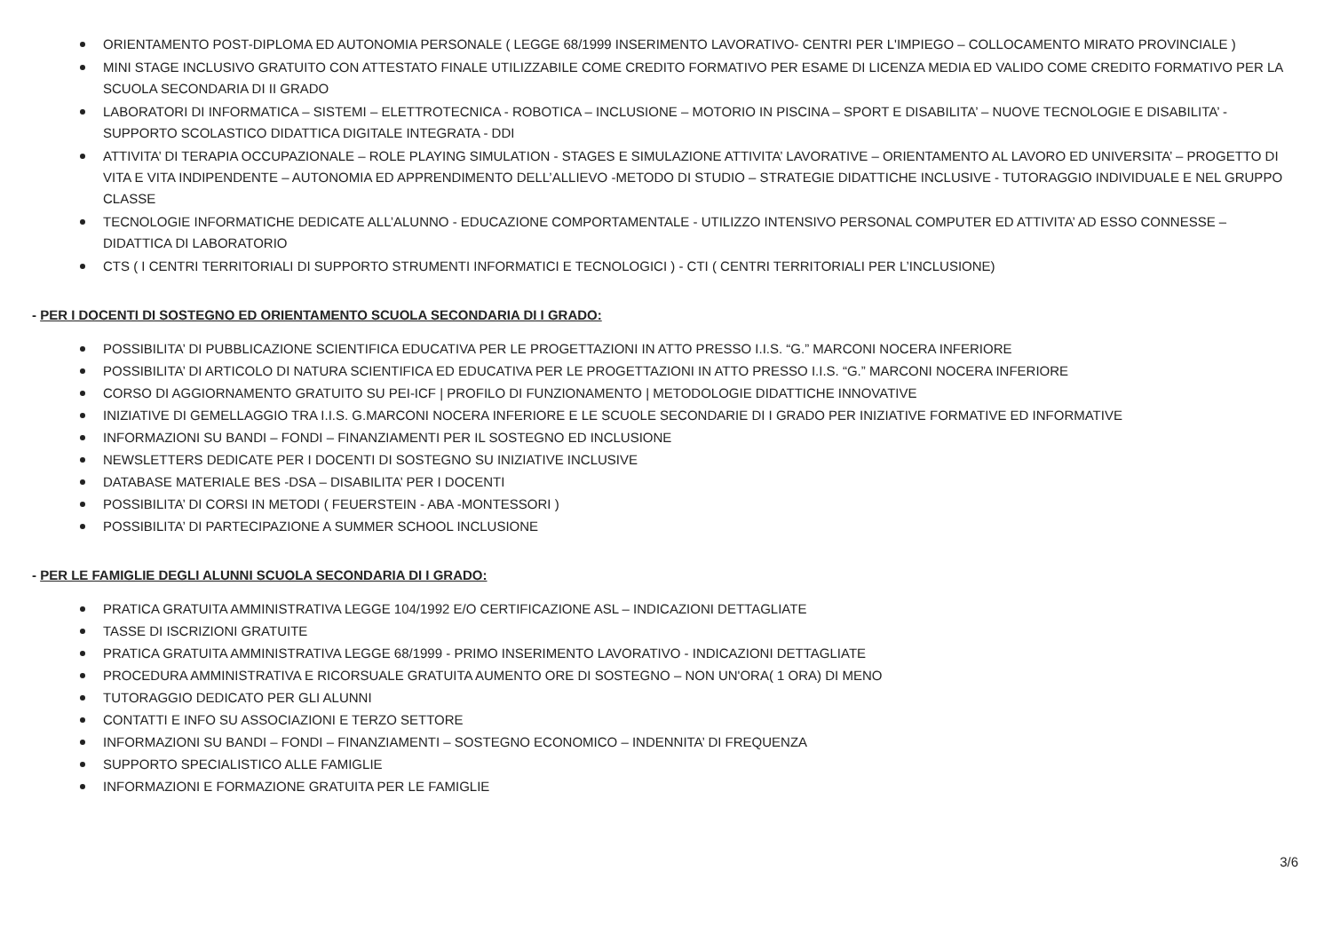ORIENTAMENTO POST-DIPLOMA ED AUTONOMIA PERSONALE ( LEGGE 68/1999 INSERIMENTO LAVORATIVO- CENTRI PER L'IMPIEGO – COLLOCAMENTO MIRATO PROVINCIALE )
MINI STAGE INCLUSIVO GRATUITO CON ATTESTATO FINALE UTILIZZABILE COME CREDITO FORMATIVO PER ESAME DI LICENZA MEDIA ED VALIDO COME CREDITO FORMATIVO PER LA SCUOLA SECONDARIA DI II GRADO
LABORATORI DI INFORMATICA – SISTEMI – ELETTROTECNICA - ROBOTICA – INCLUSIONE – MOTORIO IN PISCINA – SPORT E DISABILITA’ – NUOVE TECNOLOGIE E DISABILITA’ - SUPPORTO SCOLASTICO DIDATTICA DIGITALE INTEGRATA - DDI
ATTIVITA’ DI TERAPIA OCCUPAZIONALE – ROLE PLAYING SIMULATION - STAGES E SIMULAZIONE ATTIVITA’ LAVORATIVE – ORIENTAMENTO AL LAVORO ED UNIVERSITA’ – PROGETTO DI VITA E VITA INDIPENDENTE – AUTONOMIA ED APPRENDIMENTO DELL’ALLIEVO -METODO DI STUDIO – STRATEGIE DIDATTICHE INCLUSIVE - TUTORAGGIO INDIVIDUALE E NEL GRUPPO CLASSE
TECNOLOGIE INFORMATICHE DEDICATE ALL’ALUNNO - EDUCAZIONE COMPORTAMENTALE - UTILIZZO INTENSIVO PERSONAL COMPUTER ED ATTIVITA’ AD ESSO CONNESSE – DIDATTICA DI LABORATORIO
CTS ( I CENTRI TERRITORIALI DI SUPPORTO STRUMENTI INFORMATICI E TECNOLOGICI ) - CTI ( CENTRI TERRITORIALI PER L’INCLUSIONE)
- PER I DOCENTI DI SOSTEGNO ED ORIENTAMENTO SCUOLA SECONDARIA DI I GRADO:
POSSIBILITA’ DI PUBBLICAZIONE SCIENTIFICA EDUCATIVA PER LE PROGETTAZIONI IN ATTO PRESSO I.I.S. “G.” MARCONI NOCERA INFERIORE
POSSIBILITA’ DI ARTICOLO DI NATURA SCIENTIFICA ED EDUCATIVA PER LE PROGETTAZIONI IN ATTO PRESSO I.I.S. “G.” MARCONI NOCERA INFERIORE
CORSO DI AGGIORNAMENTO GRATUITO SU PEI-ICF | PROFILO DI FUNZIONAMENTO | METODOLOGIE DIDATTICHE INNOVATIVE
INIZIATIVE DI GEMELLAGGIO TRA I.I.S. G.MARCONI NOCERA INFERIORE E LE SCUOLE SECONDARIE DI I GRADO PER INIZIATIVE FORMATIVE ED INFORMATIVE
INFORMAZIONI SU BANDI – FONDI – FINANZIAMENTI PER IL SOSTEGNO ED INCLUSIONE
NEWSLETTERS DEDICATE PER I DOCENTI DI SOSTEGNO SU INIZIATIVE INCLUSIVE
DATABASE MATERIALE BES -DSA – DISABILITA’ PER I DOCENTI
POSSIBILITA’ DI CORSI IN METODI ( FEUERSTEIN - ABA -MONTESSORI )
POSSIBILITA’ DI PARTECIPAZIONE A SUMMER SCHOOL INCLUSIONE
- PER LE FAMIGLIE DEGLI ALUNNI SCUOLA SECONDARIA DI I GRADO:
PRATICA GRATUITA AMMINISTRATIVA LEGGE 104/1992 E/O CERTIFICAZIONE ASL – INDICAZIONI DETTAGLIATE
TASSE DI ISCRIZIONI GRATUITE
PRATICA GRATUITA AMMINISTRATIVA LEGGE 68/1999 - PRIMO INSERIMENTO LAVORATIVO - INDICAZIONI DETTAGLIATE
PROCEDURA AMMINISTRATIVA E RICORSUALE GRATUITA AUMENTO ORE DI SOSTEGNO – NON UN'ORA( 1 ORA) DI MENO
TUTORAGGIO DEDICATO PER GLI ALUNNI
CONTATTI E INFO SU ASSOCIAZIONI E TERZO SETTORE
INFORMAZIONI SU BANDI – FONDI – FINANZIAMENTI – SOSTEGNO ECONOMICO – INDENNITA’ DI FREQUENZA
SUPPORTO SPECIALISTICO ALLE FAMIGLIE
INFORMAZIONI E FORMAZIONE GRATUITA PER LE FAMIGLIE
3/6